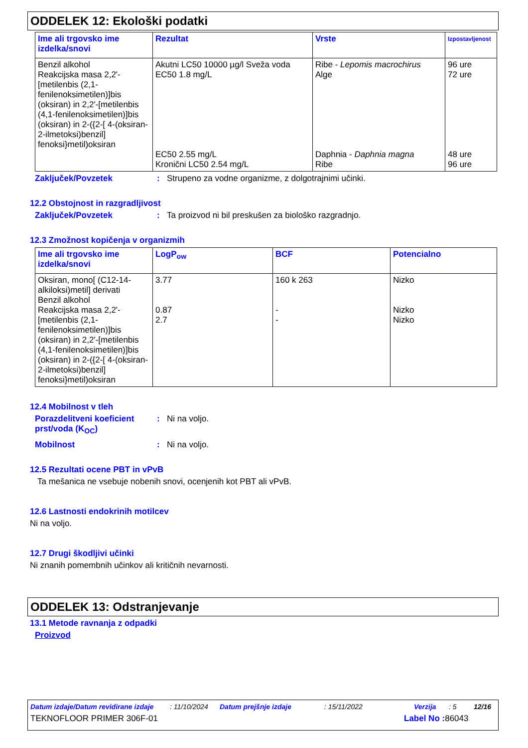ODDELEK 12: Ekološki podatki
| Ime ali trgovsko ime izdelka/snovi | Rezultat | Vrste | Izpostavljenost |
| --- | --- | --- | --- |
| Benzil alkohol Reakcijska masa 2,2'-[metilenbis (2,1-fenilenoksimetilen)]bis (oksiran) in 2,2'-[metilenbis (4,1-fenilenoksimetilen)]bis (oksiran) in 2-({2-[ 4-(oksiran-2-ilmetoksi)benzil] fenoksi}metil)oksiran | Akutni LC50 10000 µg/l Sveža voda EC50 1.8 mg/L EC50 2.55 mg/L Kronični LC50 2.54 mg/L | Ribe - Lepomis macrochirus Alge Daphnia - Daphnia magna Ribe | 96 ure 72 ure 48 ure 96 ure |
Zaključek/Povzetek: Strupeno za vodne organizme, z dolgotrajnimi učinki.
12.2 Obstojnost in razgradljivost
Zaključek/Povzetek: Ta proizvod ni bil preskušen za biološko razgradnjo.
12.3 Zmožnost kopičenja v organizmih
| Ime ali trgovsko ime izdelka/snovi | LogP<sub>ow</sub> | BCF | Potencialno |
| --- | --- | --- | --- |
| Oksiran, mono[ (C12-14-alkiloksi)metil] derivati Benzil alkohol Reakcijska masa 2,2'-[metilenbis (2,1-fenilenoksimetilen)]bis (oksiran) in 2,2'-[metilenbis (4,1-fenilenoksimetilen)]bis (oksiran) in 2-({2-[ 4-(oksiran-2-ilmetoksi)benzil] fenoksi}metil)oksiran | 3.77 0.87 2.7 | 160 k 263 - - | Nizko Nizko Nizko |
12.4 Mobilnost v tleh
Porazdelitveni koeficient prst/voda (K<sub>OC</sub>): Ni na voljo.
Mobilnost: Ni na voljo.
12.5 Rezultati ocene PBT in vPvB
Ta mešanica ne vsebuje nobenih snovi, ocenjenih kot PBT ali vPvB.
12.6 Lastnosti endokrinih motilcev
Ni na voljo.
12.7 Drugi škodljivi učinki
Ni znanih pomembnih učinkov ali kritičnih nevarnosti.
ODDELEK 13: Odstranjevanje
13.1 Metode ravnanja z odpadki
Proizvod
Datum izdaje/Datum revidirane izdaje: 11/10/2024 Datum prejšnje izdaje: 15/11/2022 Verzija: 5 12/16
TEKNOFLOOR PRIMER 306F-01 Label No : 86043